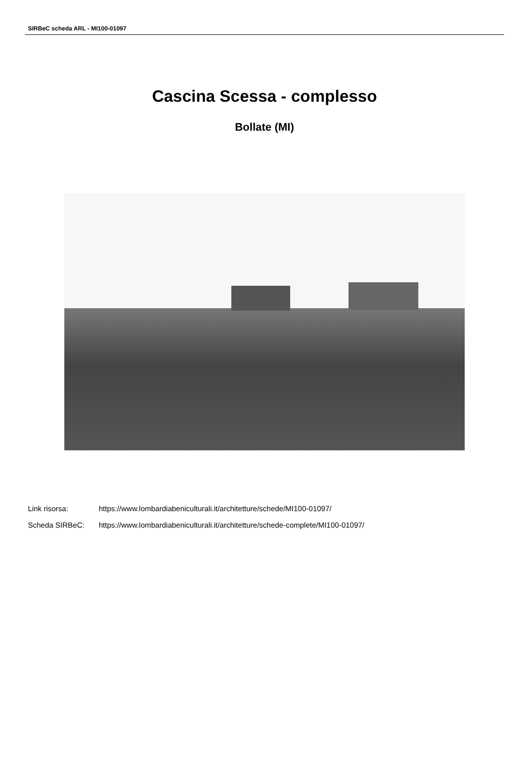SIRBeC scheda ARL - MI100-01097
Cascina Scessa - complesso
Bollate (MI)
| Link risorsa: | https://www.lombardiabeniculturali.it/architetture/schede/MI100-01097/ |
| Scheda SIRBeC: | https://www.lombardiabeniculturali.it/architetture/schede-complete/MI100-01097/ |